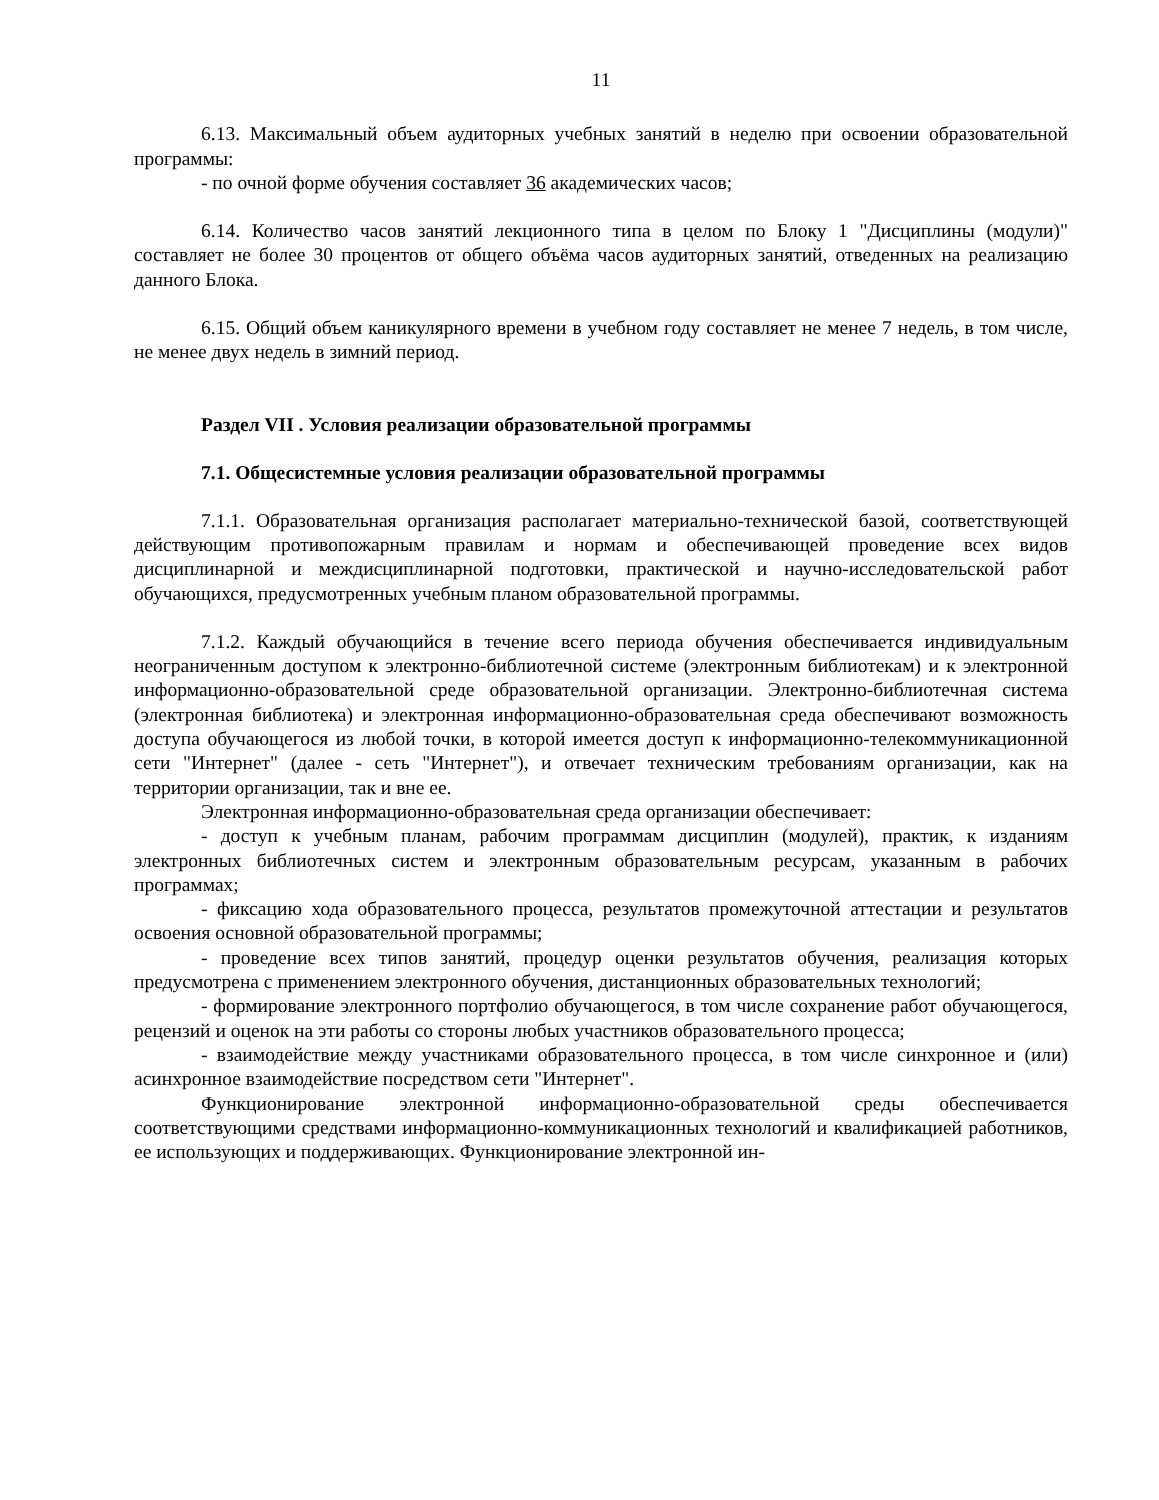11
6.13. Максимальный объем аудиторных учебных занятий в неделю при освоении образовательной программы:
- по очной форме обучения составляет 36 академических часов;
6.14. Количество часов занятий лекционного типа в целом по Блоку 1 "Дисциплины (модули)" составляет не более 30 процентов от общего объёма часов аудиторных занятий, отведенных на реализацию данного Блока.
6.15. Общий объем каникулярного времени в учебном году составляет не менее 7 недель, в том числе, не менее двух недель в зимний период.
Раздел VII . Условия реализации образовательной программы
7.1. Общесистемные условия реализации образовательной программы
7.1.1. Образовательная организация располагает материально-технической базой, соответствующей действующим противопожарным правилам и нормам и обеспечивающей проведение всех видов дисциплинарной и междисциплинарной подготовки, практической и научно-исследовательской работ обучающихся, предусмотренных учебным планом образовательной программы.
7.1.2. Каждый обучающийся в течение всего периода обучения обеспечивается индивидуальным неограниченным доступом к электронно-библиотечной системе (электронным библиотекам) и к электронной информационно-образовательной среде образовательной организации. Электронно-библиотечная система (электронная библиотека) и электронная информационно-образовательная среда обеспечивают возможность доступа обучающегося из любой точки, в которой имеется доступ к информационно-телекоммуникационной сети "Интернет" (далее - сеть "Интернет"), и отвечает техническим требованиям организации, как на территории организации, так и вне ее.
Электронная информационно-образовательная среда организации обеспечивает:
- доступ к учебным планам, рабочим программам дисциплин (модулей), практик, к изданиям электронных библиотечных систем и электронным образовательным ресурсам, указанным в рабочих программах;
- фиксацию хода образовательного процесса, результатов промежуточной аттестации и результатов освоения основной образовательной программы;
- проведение всех типов занятий, процедур оценки результатов обучения, реализация которых предусмотрена с применением электронного обучения, дистанционных образовательных технологий;
- формирование электронного портфолио обучающегося, в том числе сохранение работ обучающегося, рецензий и оценок на эти работы со стороны любых участников образовательного процесса;
- взаимодействие между участниками образовательного процесса, в том числе синхронное и (или) асинхронное взаимодействие посредством сети "Интернет".
Функционирование электронной информационно-образовательной среды обеспечивается соответствующими средствами информационно-коммуникационных технологий и квалификацией работников, ее использующих и поддерживающих. Функционирование электронной ин-